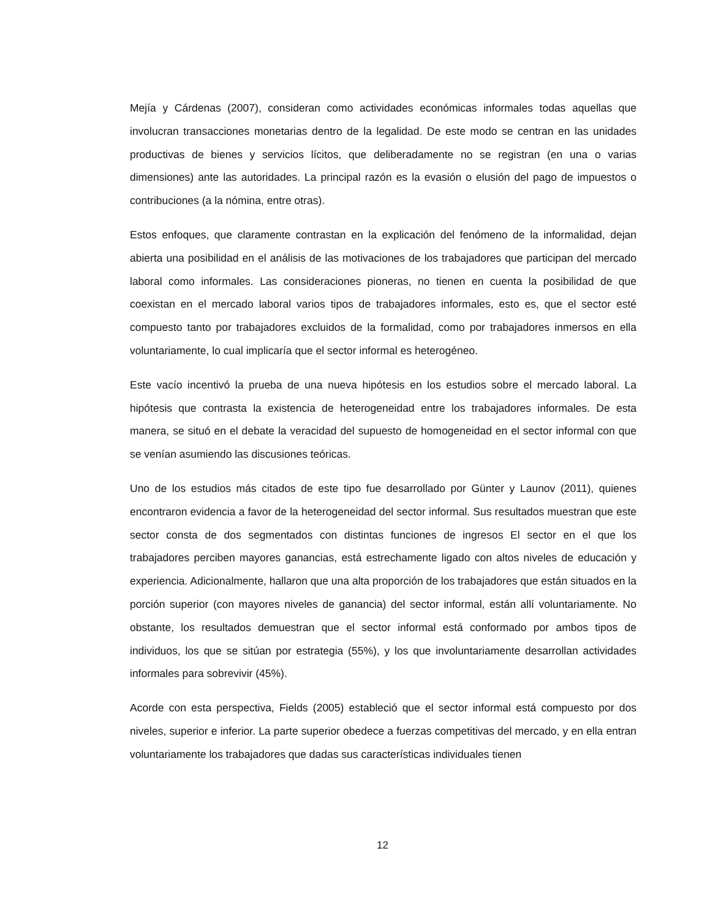Mejía y Cárdenas (2007), consideran como actividades económicas informales todas aquellas que involucran transacciones monetarias dentro de la legalidad. De este modo se centran en las unidades productivas de bienes y servicios lícitos, que deliberadamente no se registran (en una o varias dimensiones) ante las autoridades. La principal razón es la evasión o elusión del pago de impuestos o contribuciones (a la nómina, entre otras).
Estos enfoques, que claramente contrastan en la explicación del fenómeno de la informalidad, dejan abierta una posibilidad en el análisis de las motivaciones de los trabajadores que participan del mercado laboral como informales. Las consideraciones pioneras, no tienen en cuenta la posibilidad de que coexistan en el mercado laboral varios tipos de trabajadores informales, esto es, que el sector esté compuesto tanto por trabajadores excluidos de la formalidad, como por trabajadores inmersos en ella voluntariamente, lo cual implicaría que el sector informal es heterogéneo.
Este vacío incentivó la prueba de una nueva hipótesis en los estudios sobre el mercado laboral. La hipótesis que contrasta la existencia de heterogeneidad entre los trabajadores informales. De esta manera, se situó en el debate la veracidad del supuesto de homogeneidad en el sector informal con que se venían asumiendo las discusiones teóricas.
Uno de los estudios más citados de este tipo fue desarrollado por Günter y Launov (2011), quienes encontraron evidencia a favor de la heterogeneidad del sector informal. Sus resultados muestran que este sector consta de dos segmentados con distintas funciones de ingresos El sector en el que los trabajadores perciben mayores ganancias, está estrechamente ligado con altos niveles de educación y experiencia. Adicionalmente, hallaron que una alta proporción de los trabajadores que están situados en la porción superior (con mayores niveles de ganancia) del sector informal, están allí voluntariamente. No obstante, los resultados demuestran que el sector informal está conformado por ambos tipos de individuos, los que se sitúan por estrategia (55%), y los que involuntariamente desarrollan actividades informales para sobrevivir (45%).
Acorde con esta perspectiva, Fields (2005) estableció que el sector informal está compuesto por dos niveles, superior e inferior. La parte superior obedece a fuerzas competitivas del mercado, y en ella entran voluntariamente los trabajadores que dadas sus características individuales tienen
12